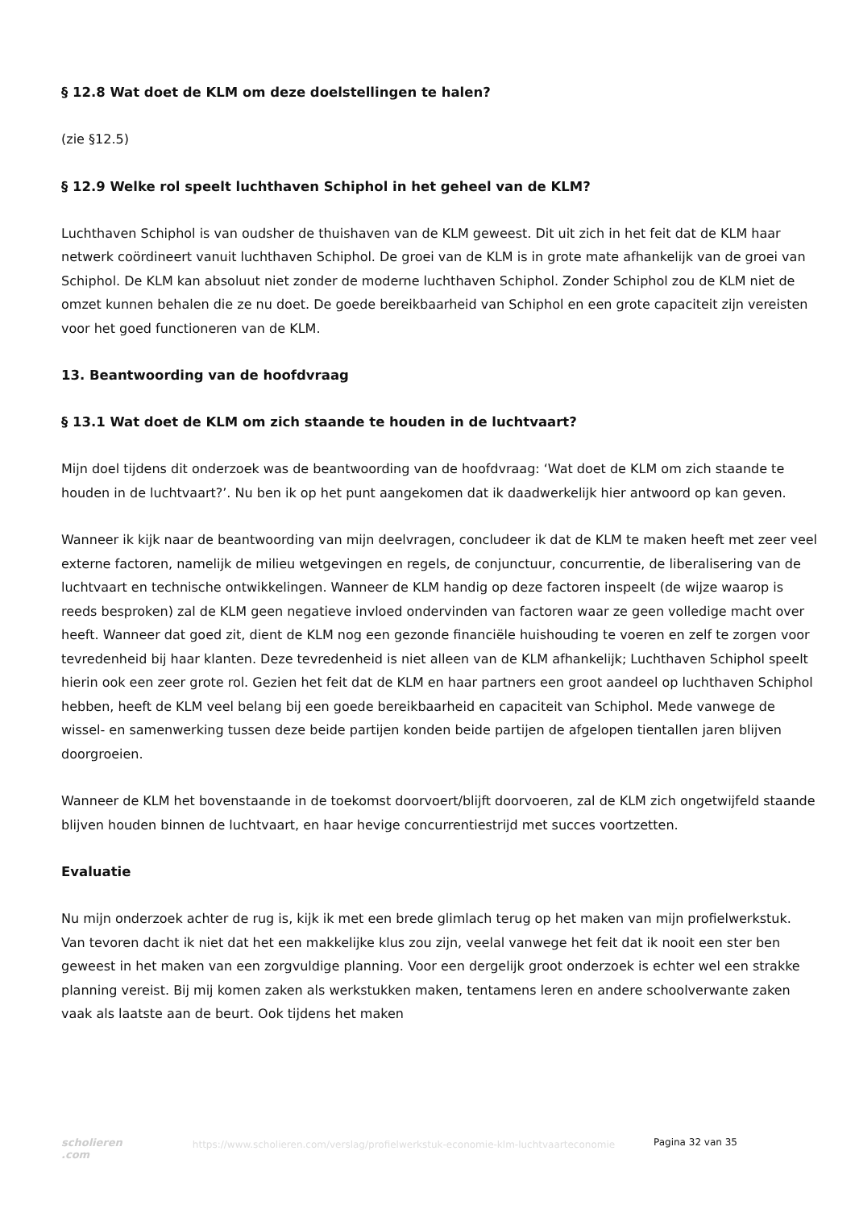§ 12.8 Wat doet de KLM om deze doelstellingen te halen?
(zie §12.5)
§ 12.9 Welke rol speelt luchthaven Schiphol in het geheel van de KLM?
Luchthaven Schiphol is van oudsher de thuishaven van de KLM geweest. Dit uit zich in het feit dat de KLM haar netwerk coördineert vanuit luchthaven Schiphol. De groei van de KLM is in grote mate afhankelijk van de groei van Schiphol. De KLM kan absoluut niet zonder de moderne luchthaven Schiphol. Zonder Schiphol zou de KLM niet de omzet kunnen behalen die ze nu doet. De goede bereikbaarheid van Schiphol en een grote capaciteit zijn vereisten voor het goed functioneren van de KLM.
13. Beantwoording van de hoofdvraag
§ 13.1 Wat doet de KLM om zich staande te houden in de luchtvaart?
Mijn doel tijdens dit onderzoek was de beantwoording van de hoofdvraag: ‘Wat doet de KLM om zich staande te houden in de luchtvaart?’. Nu ben ik op het punt aangekomen dat ik daadwerkelijk hier antwoord op kan geven.
Wanneer ik kijk naar de beantwoording van mijn deelvragen, concludeer ik dat de KLM te maken heeft met zeer veel externe factoren, namelijk de milieu wetgevingen en regels, de conjunctuur, concurrentie, de liberalisering van de luchtvaart en technische ontwikkelingen. Wanneer de KLM handig op deze factoren inspeelt (de wijze waarop is reeds besproken) zal de KLM geen negatieve invloed ondervinden van factoren waar ze geen volledige macht over heeft. Wanneer dat goed zit, dient de KLM nog een gezonde financiële huishouding te voeren en zelf te zorgen voor tevredenheid bij haar klanten. Deze tevredenheid is niet alleen van de KLM afhankelijk; Luchthaven Schiphol speelt hierin ook een zeer grote rol. Gezien het feit dat de KLM en haar partners een groot aandeel op luchthaven Schiphol hebben, heeft de KLM veel belang bij een goede bereikbaarheid en capaciteit van Schiphol. Mede vanwege de wissel- en samenwerking tussen deze beide partijen konden beide partijen de afgelopen tientallen jaren blijven doorgroeien.
Wanneer de KLM het bovenstaande in de toekomst doorvoert/blijft doorvoeren, zal de KLM zich ongetwijfeld staande blijven houden binnen de luchtvaart, en haar hevige concurrentiestrijd met succes voortzetten.
Evaluatie
Nu mijn onderzoek achter de rug is, kijk ik met een brede glimlach terug op het maken van mijn profielwerkstuk. Van tevoren dacht ik niet dat het een makkelijke klus zou zijn, veelal vanwege het feit dat ik nooit een ster ben geweest in het maken van een zorgvuldige planning. Voor een dergelijk groot onderzoek is echter wel een strakke planning vereist. Bij mij komen zaken als werkstukken maken, tentamens leren en andere schoolverwante zaken vaak als laatste aan de beurt. Ook tijdens het maken
scholieren .com
https://www.scholieren.com/verslag/profielwerkstuk-economie-klm-luchtvaarteconomie
Pagina 32 van 35